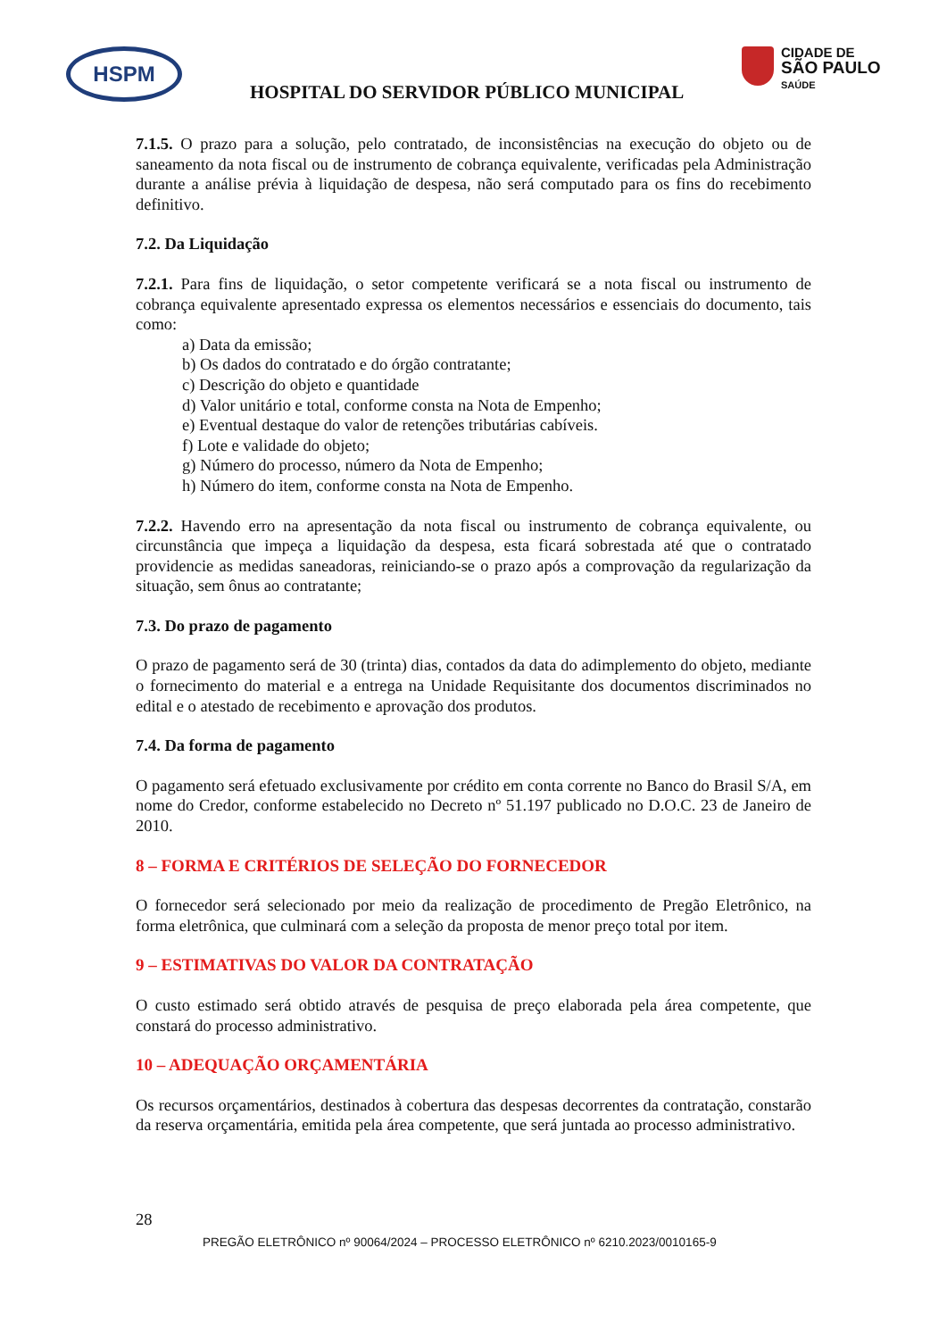HSPM
HOSPITAL DO SERVIDOR PÚBLICO MUNICIPAL
CIDADE DE
SÃO PAULO
SAÚDE
7.1.5. O prazo para a solução, pelo contratado, de inconsistências na execução do objeto ou de saneamento da nota fiscal ou de instrumento de cobrança equivalente, verificadas pela Administração durante a análise prévia à liquidação de despesa, não será computado para os fins do recebimento definitivo.
7.2. Da Liquidação
7.2.1. Para fins de liquidação, o setor competente verificará se a nota fiscal ou instrumento de cobrança equivalente apresentado expressa os elementos necessários e essenciais do documento, tais como:
a) Data da emissão;
b) Os dados do contratado e do órgão contratante;
c) Descrição do objeto e quantidade
d) Valor unitário e total, conforme consta na Nota de Empenho;
e) Eventual destaque do valor de retenções tributárias cabíveis.
f) Lote e validade do objeto;
g) Número do processo, número da Nota de Empenho;
h) Número do item, conforme consta na Nota de Empenho.
7.2.2. Havendo erro na apresentação da nota fiscal ou instrumento de cobrança equivalente, ou circunstância que impeça a liquidação da despesa, esta ficará sobrestada até que o contratado providencie as medidas saneadoras, reiniciando-se o prazo após a comprovação da regularização da situação, sem ônus ao contratante;
7.3. Do prazo de pagamento
O prazo de pagamento será de 30 (trinta) dias, contados da data do adimplemento do objeto, mediante o fornecimento do material e a entrega na Unidade Requisitante dos documentos discriminados no edital e o atestado de recebimento e aprovação dos produtos.
7.4. Da forma de pagamento
O pagamento será efetuado exclusivamente por crédito em conta corrente no Banco do Brasil S/A, em nome do Credor, conforme estabelecido no Decreto nº 51.197 publicado no D.O.C. 23 de Janeiro de 2010.
8 – FORMA E CRITÉRIOS DE SELEÇÃO DO FORNECEDOR
O fornecedor será selecionado por meio da realização de procedimento de Pregão Eletrônico, na forma eletrônica, que culminará com a seleção da proposta de menor preço total por item.
9 – ESTIMATIVAS DO VALOR DA CONTRATAÇÃO
O custo estimado será obtido através de pesquisa de preço elaborada pela área competente, que constará do processo administrativo.
10 – ADEQUAÇÃO ORÇAMENTÁRIA
Os recursos orçamentários, destinados à cobertura das despesas decorrentes da contratação, constarão da reserva orçamentária, emitida pela área competente, que será juntada ao processo administrativo.
28
PREGÃO ELETRÔNICO nº 90064/2024 – PROCESSO ELETRÔNICO nº 6210.2023/0010165-9